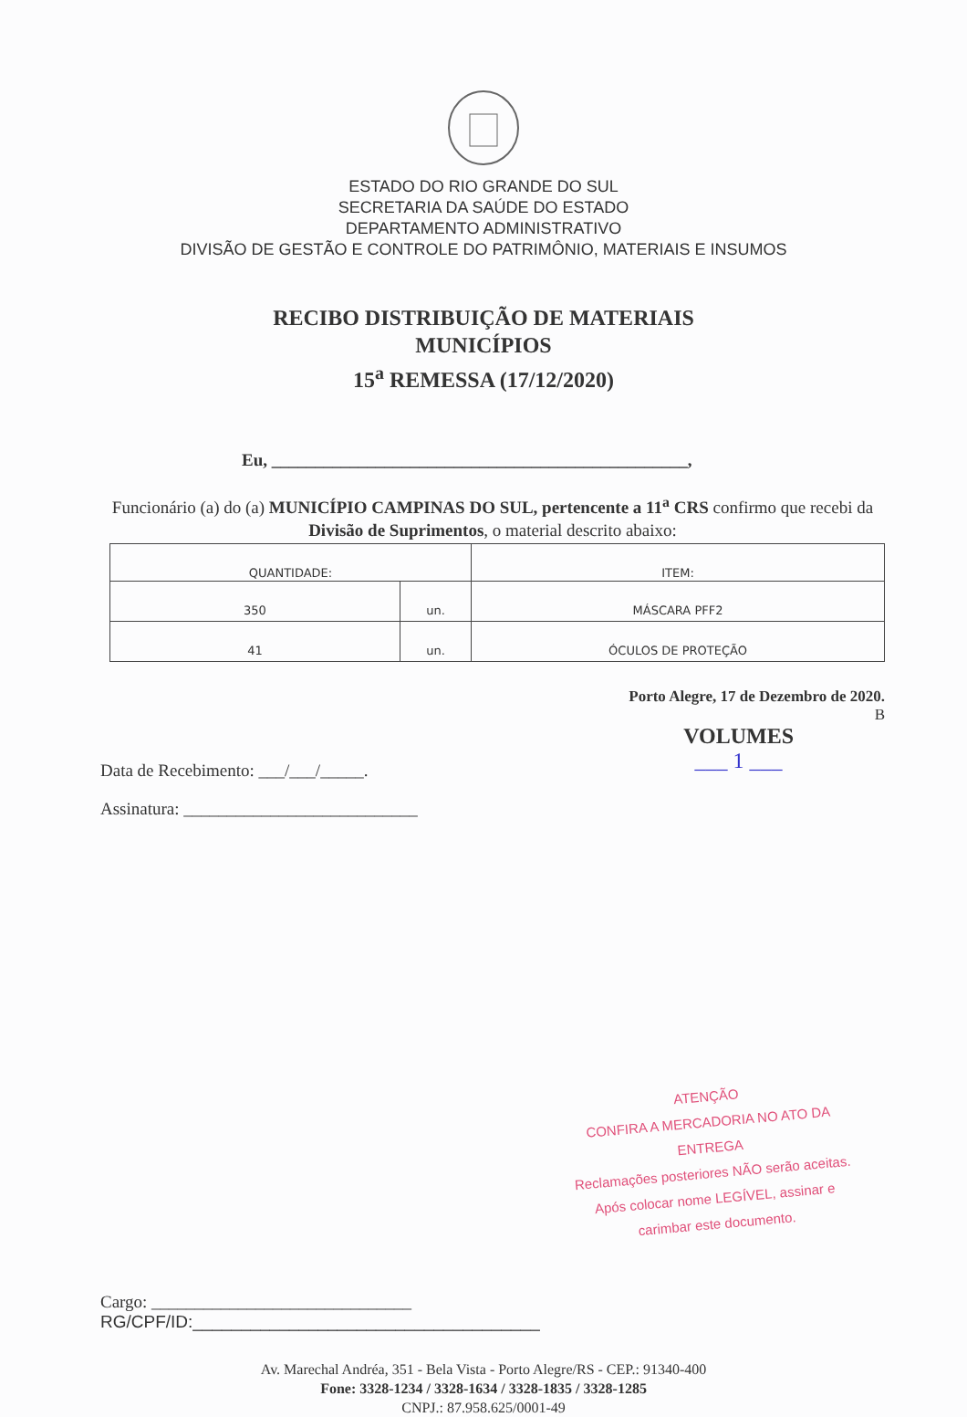ESTADO DO RIO GRANDE DO SUL
SECRETARIA DA SAÚDE DO ESTADO
DEPARTAMENTO ADMINISTRATIVO
DIVISÃO DE GESTÃO E CONTROLE DO PATRIMÔNIO, MATERIAIS E INSUMOS
RECIBO DISTRIBUIÇÃO DE MATERIAIS
MUNICÍPIOS
15<sup>a</sup> REMESSA (17/12/2020)
Eu, ________________________________________________,
Funcionário (a) do (a) MUNICÍPIO CAMPINAS DO SUL, pertencente a 11<sup>a</sup> CRS confirmo que recebi da Divisão de Suprimentos, o material descrito abaixo:
| QUANTIDADE: | | ITEM: |
| --- | --- | --- |
| 350 | un. | MÁSCARA PFF2 |
| 41 | un. | ÓCULOS DE PROTEÇÃO |
Porto Alegre, 17 de Dezembro de 2020.
B
Data de Recebimento: ___/___/_____.
VOLUMES
___ 1 ___
Assinatura: ___________________________
ATENÇÃO
CONFIRA A MERCADORIA NO ATO DA ENTREGA
Reclamações posteriores NÃO serão aceitas.
Após colocar nome LEGÍVEL, assinar e
carimbar este documento.
Cargo: ______________________________
RG/CPF/ID:____________________________________
Av. Marechal Andréa, 351 - Bela Vista - Porto Alegre/RS - CEP.: 91340-400
Fone: 3328-1234 / 3328-1634 / 3328-1835 / 3328-1285
CNPJ.: 87.958.625/0001-49